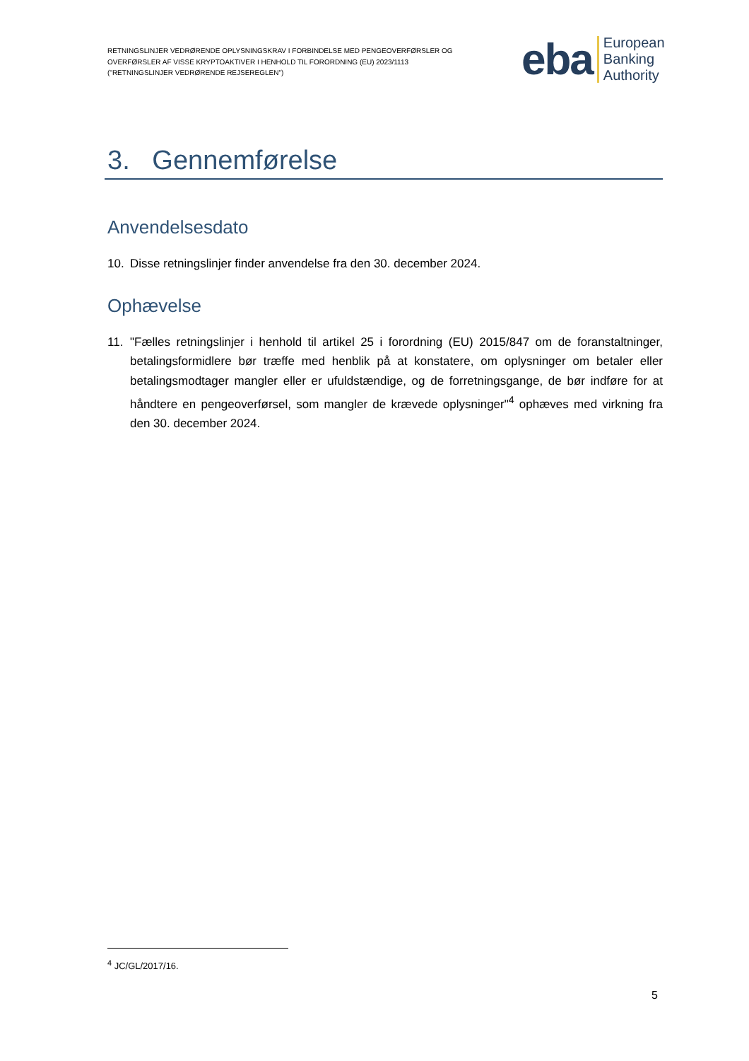RETNINGSLINJER VEDRØRENDE OPLYSNINGSKRAV I FORBINDELSE MED PENGEOVERFØRSLER OG OVERFØRSLER AF VISSE KRYPTOAKTIVER I HENHOLD TIL FORORDNING (EU) 2023/1113 ("RETNINGSLINJER VEDRØRENDE REJSEREGLEN")
eba European
Banking
Authority
3. Gennemførelse
Anvendelsesdato
10. Disse retningslinjer finder anvendelse fra den 30. december 2024.
Ophævelse
11. "Fælles retningslinjer i henhold til artikel 25 i forordning (EU) 2015/847 om de foranstaltninger, betalingsformidlere bør træffe med henblik på at konstatere, om oplysninger om betaler eller betalingsmodtager mangler eller er ufuldstændige, og de forretningsgange, de bør indføre for at håndtere en pengeoverførsel, som mangler de krævede oplysninger"<sup>4</sup> ophæves med virkning fra den 30. december 2024.
<sup>4</sup> JC/GL/2017/16.
5